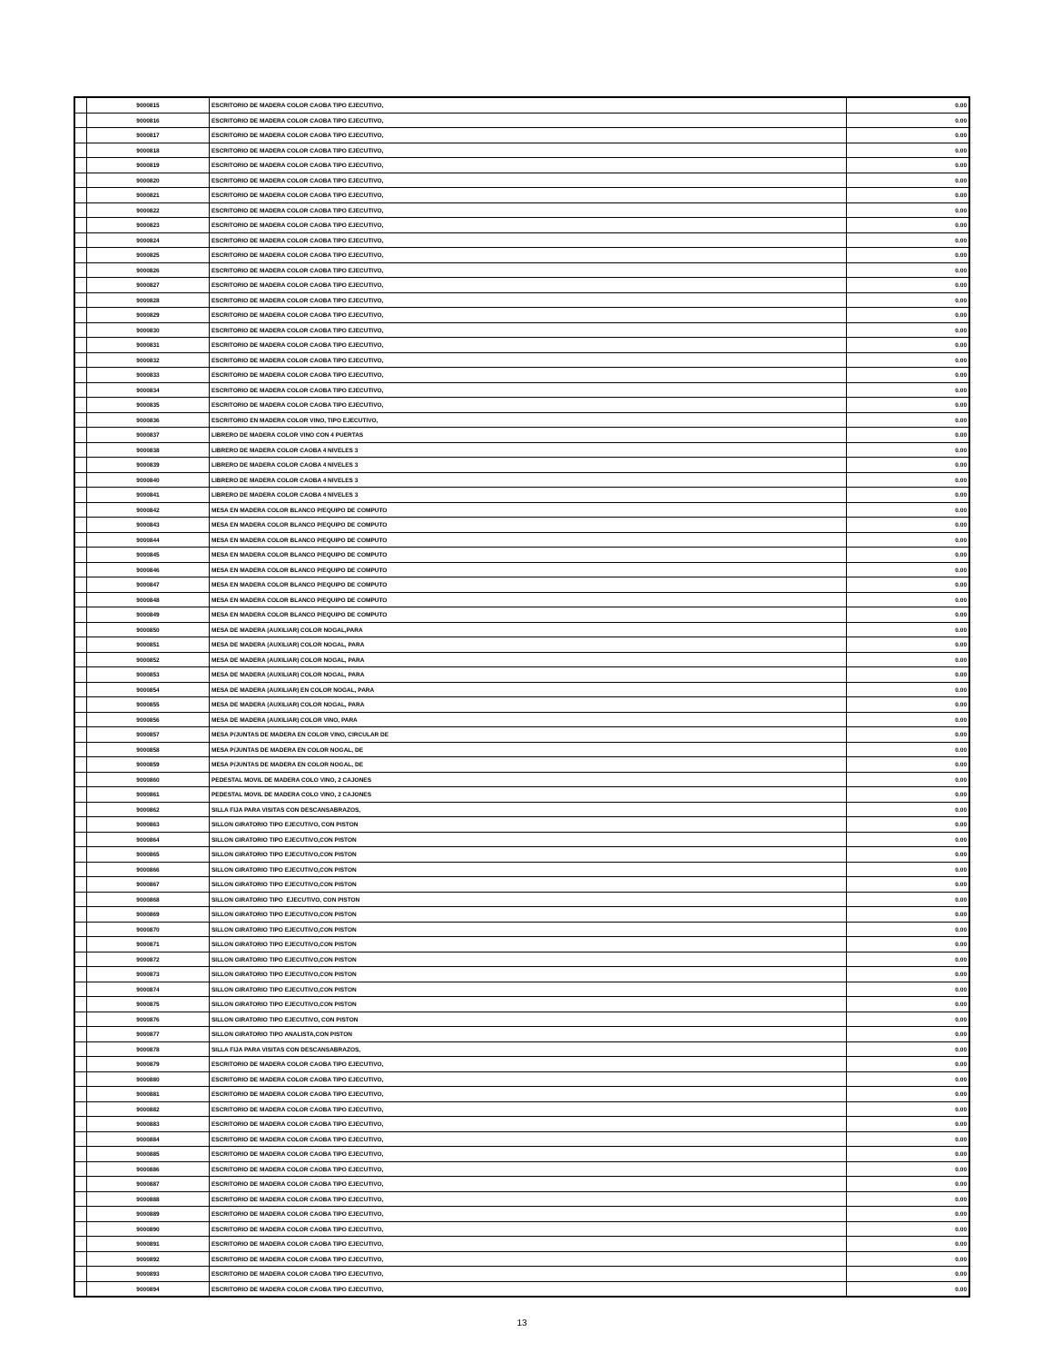| | 9000815 | ESCRITORIO DE MADERA COLOR CAOBA TIPO EJECUTIVO, | 0.00 |
| | 9000816 | ESCRITORIO DE MADERA COLOR CAOBA TIPO EJECUTIVO, | 0.00 |
| | 9000817 | ESCRITORIO DE MADERA COLOR CAOBA TIPO EJECUTIVO, | 0.00 |
| | 9000818 | ESCRITORIO DE MADERA COLOR CAOBA TIPO EJECUTIVO, | 0.00 |
| | 9000819 | ESCRITORIO DE MADERA COLOR CAOBA TIPO EJECUTIVO, | 0.00 |
| | 9000820 | ESCRITORIO DE MADERA COLOR CAOBA TIPO EJECUTIVO, | 0.00 |
| | 9000821 | ESCRITORIO DE MADERA COLOR CAOBA TIPO EJECUTIVO, | 0.00 |
| | 9000822 | ESCRITORIO DE MADERA COLOR CAOBA TIPO EJECUTIVO, | 0.00 |
| | 9000823 | ESCRITORIO DE MADERA COLOR CAOBA TIPO EJECUTIVO, | 0.00 |
| | 9000824 | ESCRITORIO DE MADERA COLOR CAOBA TIPO EJECUTIVO, | 0.00 |
| | 9000825 | ESCRITORIO DE MADERA COLOR CAOBA TIPO EJECUTIVO, | 0.00 |
| | 9000826 | ESCRITORIO DE MADERA COLOR CAOBA TIPO EJECUTIVO, | 0.00 |
| | 9000827 | ESCRITORIO DE MADERA COLOR CAOBA TIPO EJECUTIVO, | 0.00 |
| | 9000828 | ESCRITORIO DE MADERA COLOR CAOBA TIPO EJECUTIVO, | 0.00 |
| | 9000829 | ESCRITORIO DE MADERA COLOR CAOBA TIPO EJECUTIVO, | 0.00 |
| | 9000830 | ESCRITORIO DE MADERA COLOR CAOBA TIPO EJECUTIVO, | 0.00 |
| | 9000831 | ESCRITORIO DE MADERA COLOR CAOBA TIPO EJECUTIVO, | 0.00 |
| | 9000832 | ESCRITORIO DE MADERA COLOR CAOBA TIPO EJECUTIVO, | 0.00 |
| | 9000833 | ESCRITORIO DE MADERA COLOR CAOBA TIPO EJECUTIVO, | 0.00 |
| | 9000834 | ESCRITORIO DE MADERA COLOR CAOBA TIPO EJECUTIVO, | 0.00 |
| | 9000835 | ESCRITORIO DE MADERA COLOR CAOBA TIPO EJECUTIVO, | 0.00 |
| | 9000836 | ESCRITORIO EN MADERA COLOR VINO, TIPO EJECUTIVO, | 0.00 |
| | 9000837 | LIBRERO DE MADERA COLOR VINO CON 4 PUERTAS | 0.00 |
| | 9000838 | LIBRERO DE MADERA COLOR CAOBA 4 NIVELES 3 | 0.00 |
| | 9000839 | LIBRERO DE MADERA COLOR CAOBA 4 NIVELES 3 | 0.00 |
| | 9000840 | LIBRERO DE MADERA COLOR CAOBA 4 NIVELES 3 | 0.00 |
| | 9000841 | LIBRERO DE MADERA COLOR CAOBA 4 NIVELES 3 | 0.00 |
| | 9000842 | MESA EN MADERA COLOR BLANCO P/EQUIPO DE COMPUTO | 0.00 |
| | 9000843 | MESA EN MADERA COLOR BLANCO P/EQUIPO DE COMPUTO | 0.00 |
| | 9000844 | MESA EN MADERA COLOR BLANCO P/EQUIPO DE COMPUTO | 0.00 |
| | 9000845 | MESA EN MADERA COLOR BLANCO P/EQUIPO DE COMPUTO | 0.00 |
| | 9000846 | MESA EN MADERA COLOR BLANCO P/EQUIPO DE COMPUTO | 0.00 |
| | 9000847 | MESA EN MADERA COLOR BLANCO P/EQUIPO DE COMPUTO | 0.00 |
| | 9000848 | MESA EN MADERA COLOR BLANCO P/EQUIPO DE COMPUTO | 0.00 |
| | 9000849 | MESA EN MADERA COLOR BLANCO P/EQUIPO DE COMPUTO | 0.00 |
| | 9000850 | MESA DE MADERA (AUXILIAR) COLOR NOGAL,PARA | 0.00 |
| | 9000851 | MESA DE MADERA (AUXILIAR) COLOR NOGAL, PARA | 0.00 |
| | 9000852 | MESA DE MADERA (AUXILIAR) COLOR NOGAL, PARA | 0.00 |
| | 9000853 | MESA DE MADERA (AUXILIAR) COLOR NOGAL, PARA | 0.00 |
| | 9000854 | MESA DE MADERA (AUXILIAR) EN COLOR NOGAL, PARA | 0.00 |
| | 9000855 | MESA DE MADERA (AUXILIAR) COLOR NOGAL, PARA | 0.00 |
| | 9000856 | MESA DE MADERA (AUXILIAR) COLOR VINO, PARA | 0.00 |
| | 9000857 | MESA P/JUNTAS DE MADERA EN COLOR VINO, CIRCULAR DE | 0.00 |
| | 9000858 | MESA P/JUNTAS DE MADERA EN COLOR NOGAL, DE | 0.00 |
| | 9000859 | MESA P/JUNTAS DE MADERA EN COLOR NOGAL, DE | 0.00 |
| | 9000860 | PEDESTAL MOVIL DE MADERA COLO VINO, 2 CAJONES | 0.00 |
| | 9000861 | PEDESTAL MOVIL DE MADERA COLO VINO, 2 CAJONES | 0.00 |
| | 9000862 | SILLA FIJA PARA VISITAS CON DESCANSABRAZOS, | 0.00 |
| | 9000863 | SILLON GIRATORIO TIPO EJECUTIVO, CON PISTON | 0.00 |
| | 9000864 | SILLON GIRATORIO TIPO EJECUTIVO,CON PISTON | 0.00 |
| | 9000865 | SILLON GIRATORIO TIPO EJECUTIVO,CON PISTON | 0.00 |
| | 9000866 | SILLON GIRATORIO TIPO EJECUTIVO,CON PISTON | 0.00 |
| | 9000867 | SILLON GIRATORIO TIPO EJECUTIVO,CON PISTON | 0.00 |
| | 9000868 | SILLON GIRATORIO TIPO EJECUTIVO, CON PISTON | 0.00 |
| | 9000869 | SILLON GIRATORIO TIPO EJECUTIVO,CON PISTON | 0.00 |
| | 9000870 | SILLON GIRATORIO TIPO EJECUTIVO,CON PISTON | 0.00 |
| | 9000871 | SILLON GIRATORIO TIPO EJECUTIVO,CON PISTON | 0.00 |
| | 9000872 | SILLON GIRATORIO TIPO EJECUTIVO,CON PISTON | 0.00 |
| | 9000873 | SILLON GIRATORIO TIPO EJECUTIVO,CON PISTON | 0.00 |
| | 9000874 | SILLON GIRATORIO TIPO EJECUTIVO,CON PISTON | 0.00 |
| | 9000875 | SILLON GIRATORIO TIPO EJECUTIVO,CON PISTON | 0.00 |
| | 9000876 | SILLON GIRATORIO TIPO EJECUTIVO, CON PISTON | 0.00 |
| | 9000877 | SILLON GIRATORIO TIPO ANALISTA,CON PISTON | 0.00 |
| | 9000878 | SILLA FIJA PARA VISITAS CON DESCANSABRAZOS, | 0.00 |
| | 9000879 | ESCRITORIO DE MADERA COLOR CAOBA TIPO EJECUTIVO, | 0.00 |
| | 9000880 | ESCRITORIO DE MADERA COLOR CAOBA TIPO EJECUTIVO, | 0.00 |
| | 9000881 | ESCRITORIO DE MADERA COLOR CAOBA TIPO EJECUTIVO, | 0.00 |
| | 9000882 | ESCRITORIO DE MADERA COLOR CAOBA TIPO EJECUTIVO, | 0.00 |
| | 9000883 | ESCRITORIO DE MADERA COLOR CAOBA TIPO EJECUTIVO, | 0.00 |
| | 9000884 | ESCRITORIO DE MADERA COLOR CAOBA TIPO EJECUTIVO, | 0.00 |
| | 9000885 | ESCRITORIO DE MADERA COLOR CAOBA TIPO EJECUTIVO, | 0.00 |
| | 9000886 | ESCRITORIO DE MADERA COLOR CAOBA TIPO EJECUTIVO, | 0.00 |
| | 9000887 | ESCRITORIO DE MADERA COLOR CAOBA TIPO EJECUTIVO, | 0.00 |
| | 9000888 | ESCRITORIO DE MADERA COLOR CAOBA TIPO EJECUTIVO, | 0.00 |
| | 9000889 | ESCRITORIO DE MADERA COLOR CAOBA TIPO EJECUTIVO, | 0.00 |
| | 9000890 | ESCRITORIO DE MADERA COLOR CAOBA TIPO EJECUTIVO, | 0.00 |
| | 9000891 | ESCRITORIO DE MADERA COLOR CAOBA TIPO EJECUTIVO, | 0.00 |
| | 9000892 | ESCRITORIO DE MADERA COLOR CAOBA TIPO EJECUTIVO, | 0.00 |
| | 9000893 | ESCRITORIO DE MADERA COLOR CAOBA TIPO EJECUTIVO, | 0.00 |
| | 9000894 | ESCRITORIO DE MADERA COLOR CAOBA TIPO EJECUTIVO, | 0.00 |
13